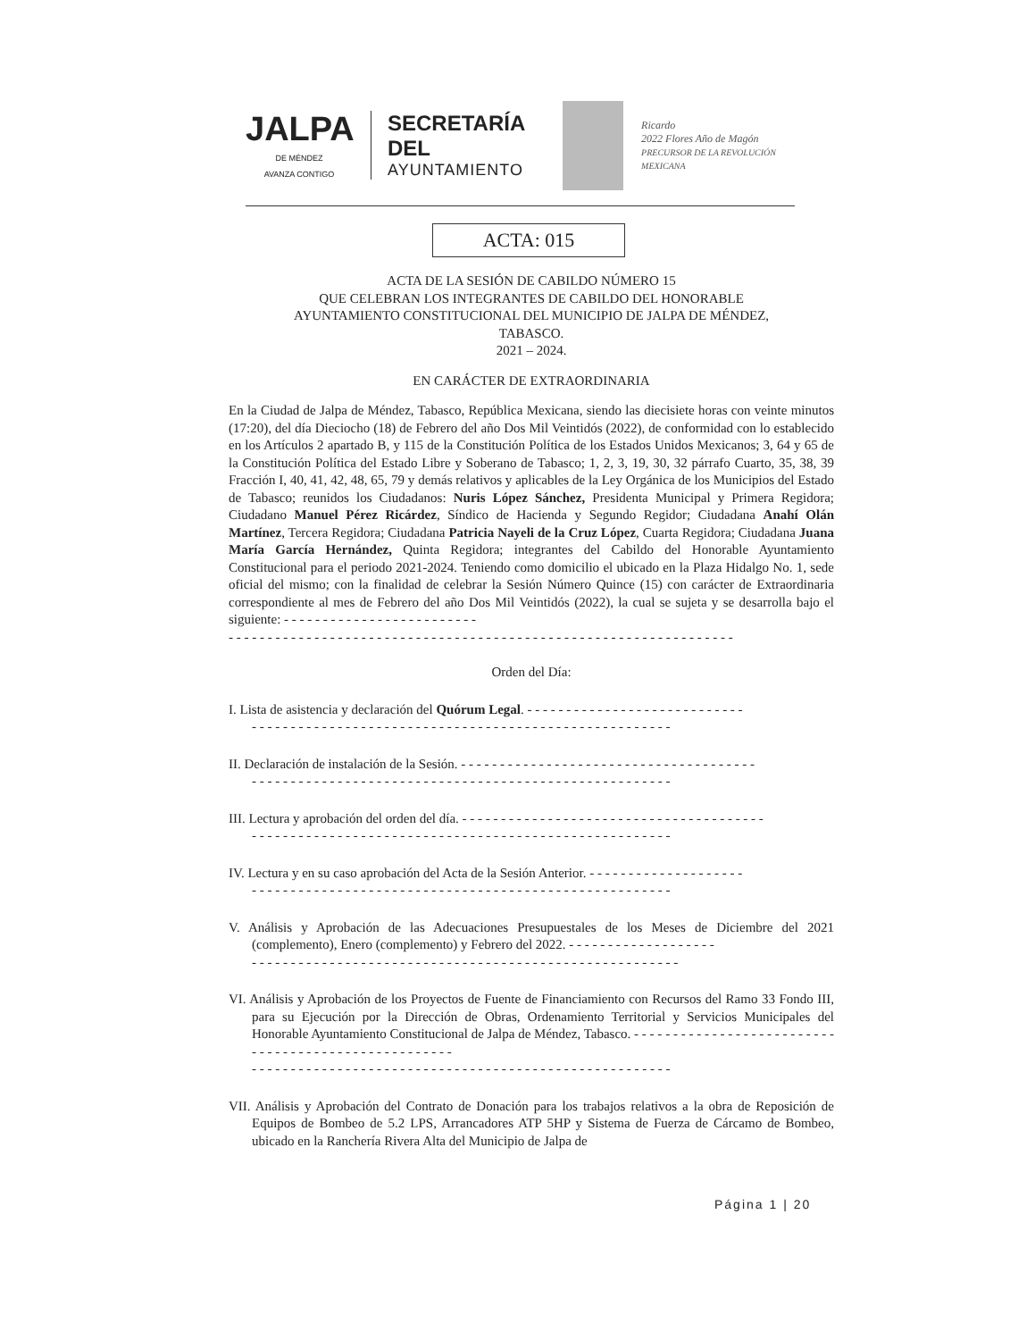JALPA
DE MÉNDEZ
AVANZA CONTIGO
SECRETARÍA DEL
AYUNTAMIENTO
Ricardo
2022 Flores Año de Magón
PRECURSOR DE LA REVOLUCIÓN MEXICANA
ACTA: 015
ACTA DE LA SESIÓN DE CABILDO NÚMERO 15
QUE CELEBRAN LOS INTEGRANTES DE CABILDO DEL HONORABLE
AYUNTAMIENTO CONSTITUCIONAL DEL MUNICIPIO DE JALPA DE MÉNDEZ,
TABASCO.
2021 – 2024.
EN CARÁCTER DE EXTRAORDINARIA
En la Ciudad de Jalpa de Méndez, Tabasco, República Mexicana, siendo las diecisiete horas con veinte minutos (17:20), del día Dieciocho (18) de Febrero del año Dos Mil Veintidós (2022), de conformidad con lo establecido en los Artículos 2 apartado B, y 115 de la Constitución Política de los Estados Unidos Mexicanos; 3, 64 y 65 de la Constitución Política del Estado Libre y Soberano de Tabasco; 1, 2, 3, 19, 30, 32 párrafo Cuarto, 35, 38, 39 Fracción I, 40, 41, 42, 48, 65, 79 y demás relativos y aplicables de la Ley Orgánica de los Municipios del Estado de Tabasco; reunidos los Ciudadanos: Nuris López Sánchez, Presidenta Municipal y Primera Regidora; Ciudadano Manuel Pérez Ricárdez, Síndico de Hacienda y Segundo Regidor; Ciudadana Anahí Olán Martínez, Tercera Regidora; Ciudadana Patricia Nayeli de la Cruz López, Cuarta Regidora; Ciudadana Juana María García Hernández, Quinta Regidora; integrantes del Cabildo del Honorable Ayuntamiento Constitucional para el periodo 2021-2024. Teniendo como domicilio el ubicado en la Plaza Hidalgo No. 1, sede oficial del mismo; con la finalidad de celebrar la Sesión Número Quince (15) con carácter de Extraordinaria correspondiente al mes de Febrero del año Dos Mil Veintidós (2022), la cual se sujeta y se desarrolla bajo el siguiente: - - - - - - - - - - - - - - - - - - - - - - - - -
- - - - - - - - - - - - - - - - - - - - - - - - - - - - - - - - - - - - - - - - - - - - - - - - - - - - - - - - - - - - - - - - -
Orden del Día:
I. Lista de asistencia y declaración del Quórum Legal. - - - - - - - - - - - - - - - - - - - - - - - - - - - -
- - - - - - - - - - - - - - - - - - - - - - - - - - - - - - - - - - - - - - - - - - - - - - - - - - - - - -
II. Declaración de instalación de la Sesión. - - - - - - - - - - - - - - - - - - - - - - - - - - - - - - - - - - - - - -
- - - - - - - - - - - - - - - - - - - - - - - - - - - - - - - - - - - - - - - - - - - - - - - - - - - - - -
III. Lectura y aprobación del orden del día. - - - - - - - - - - - - - - - - - - - - - - - - - - - - - - - - - - - - - - -
- - - - - - - - - - - - - - - - - - - - - - - - - - - - - - - - - - - - - - - - - - - - - - - - - - - - - -
IV. Lectura y en su caso aprobación del Acta de la Sesión Anterior. - - - - - - - - - - - - - - - - - - - -
- - - - - - - - - - - - - - - - - - - - - - - - - - - - - - - - - - - - - - - - - - - - - - - - - - - - - -
V. Análisis y Aprobación de las Adecuaciones Presupuestales de los Meses de Diciembre del 2021 (complemento), Enero (complemento) y Febrero del 2022. - - - - - - - - - - - - - - - - - - -
- - - - - - - - - - - - - - - - - - - - - - - - - - - - - - - - - - - - - - - - - - - - - - - - - - - - - - -
VI. Análisis y Aprobación de los Proyectos de Fuente de Financiamiento con Recursos del Ramo 33 Fondo III, para su Ejecución por la Dirección de Obras, Ordenamiento Territorial y Servicios Municipales del Honorable Ayuntamiento Constitucional de Jalpa de Méndez, Tabasco. - - - - - - - - - - - - - - - - - - - - - - - - - - - - - - - - - - - - - - - - - - - - - - - - - - - -
- - - - - - - - - - - - - - - - - - - - - - - - - - - - - - - - - - - - - - - - - - - - - - - - - - - - - -
VII. Análisis y Aprobación del Contrato de Donación para los trabajos relativos a la obra de Reposición de Equipos de Bombeo de 5.2 LPS, Arrancadores ATP 5HP y Sistema de Fuerza de Cárcamo de Bombeo, ubicado en la Ranchería Rivera Alta del Municipio de Jalpa de
Página 1 | 20